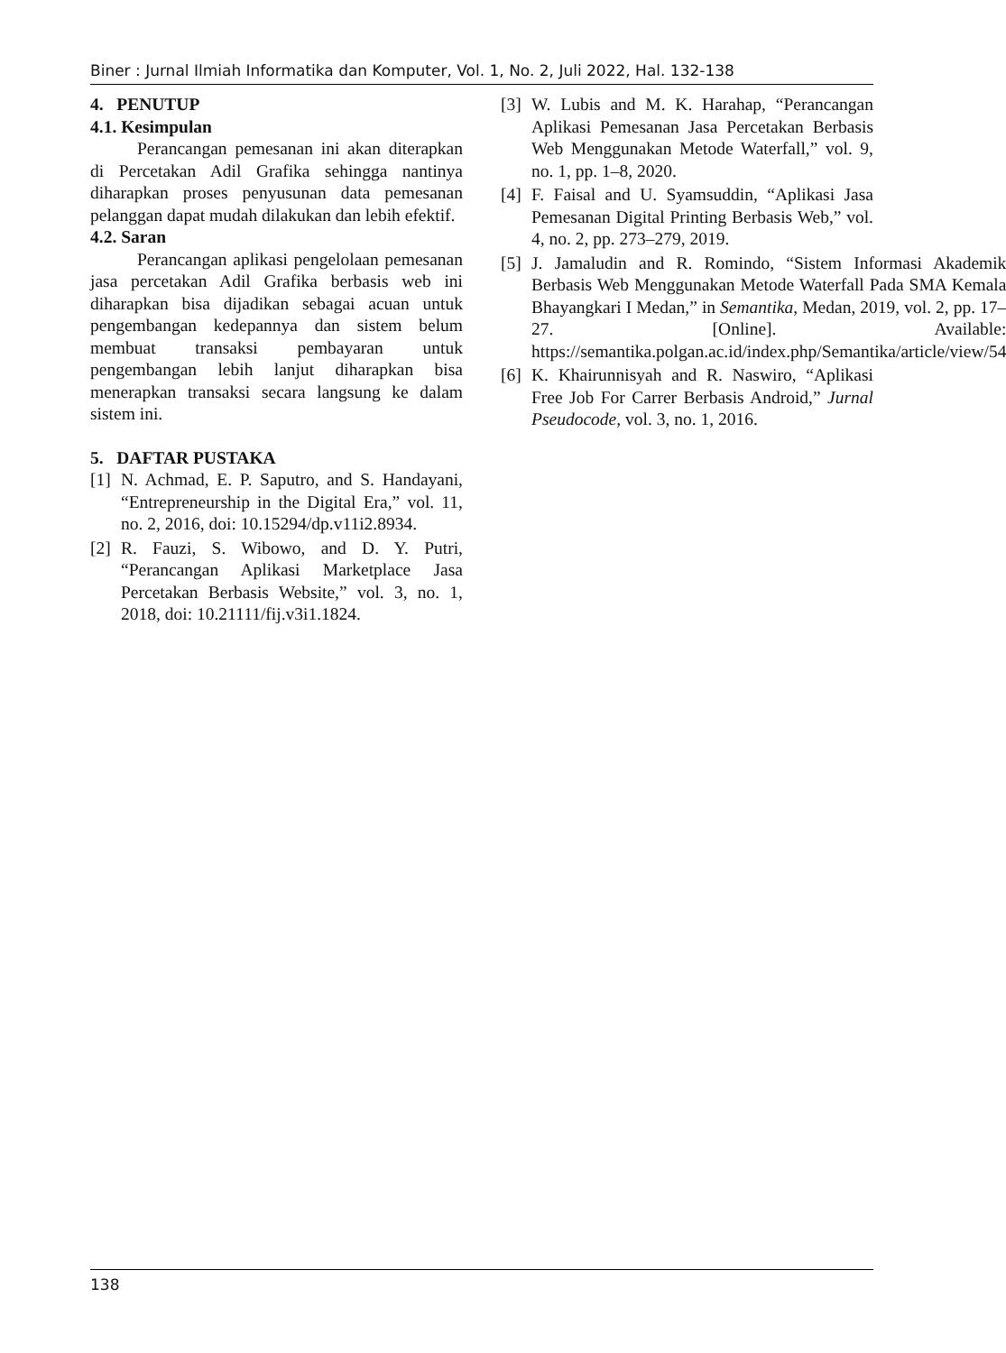Biner : Jurnal Ilmiah Informatika dan Komputer, Vol. 1, No. 2, Juli 2022, Hal. 132-138
4. PENUTUP
4.1. Kesimpulan
Perancangan pemesanan ini akan diterapkan di Percetakan Adil Grafika sehingga nantinya diharapkan proses penyusunan data pemesanan pelanggan dapat mudah dilakukan dan lebih efektif.
4.2. Saran
Perancangan aplikasi pengelolaan pemesanan jasa percetakan Adil Grafika berbasis web ini diharapkan bisa dijadikan sebagai acuan untuk pengembangan kedepannya dan sistem belum membuat transaksi pembayaran untuk pengembangan lebih lanjut diharapkan bisa menerapkan transaksi secara langsung ke dalam sistem ini.
5. DAFTAR PUSTAKA
[1] N. Achmad, E. P. Saputro, and S. Handayani, “Entrepreneurship in the Digital Era,” vol. 11, no. 2, 2016, doi: 10.15294/dp.v11i2.8934.
[2] R. Fauzi, S. Wibowo, and D. Y. Putri, “Perancangan Aplikasi Marketplace Jasa Percetakan Berbasis Website,” vol. 3, no. 1, 2018, doi: 10.21111/fij.v3i1.1824.
[3] W. Lubis and M. K. Harahap, “Perancangan Aplikasi Pemesanan Jasa Percetakan Berbasis Web Menggunakan Metode Waterfall,” vol. 9, no. 1, pp. 1–8, 2020.
[4] F. Faisal and U. Syamsuddin, “Aplikasi Jasa Pemesanan Digital Printing Berbasis Web,” vol. 4, no. 2, pp. 273–279, 2019.
[5] J. Jamaludin and R. Romindo, “Sistem Informasi Akademik Berbasis Web Menggunakan Metode Waterfall Pada SMA Kemala Bhayangkari I Medan,” in Semantika, Medan, 2019, vol. 2, pp. 17–27. [Online]. Available: https://semantika.polgan.ac.id/index.php/Semantika/article/view/54
[6] K. Khairunnisyah and R. Naswiro, “Aplikasi Free Job For Carrer Berbasis Android,” Jurnal Pseudocode, vol. 3, no. 1, 2016.
138